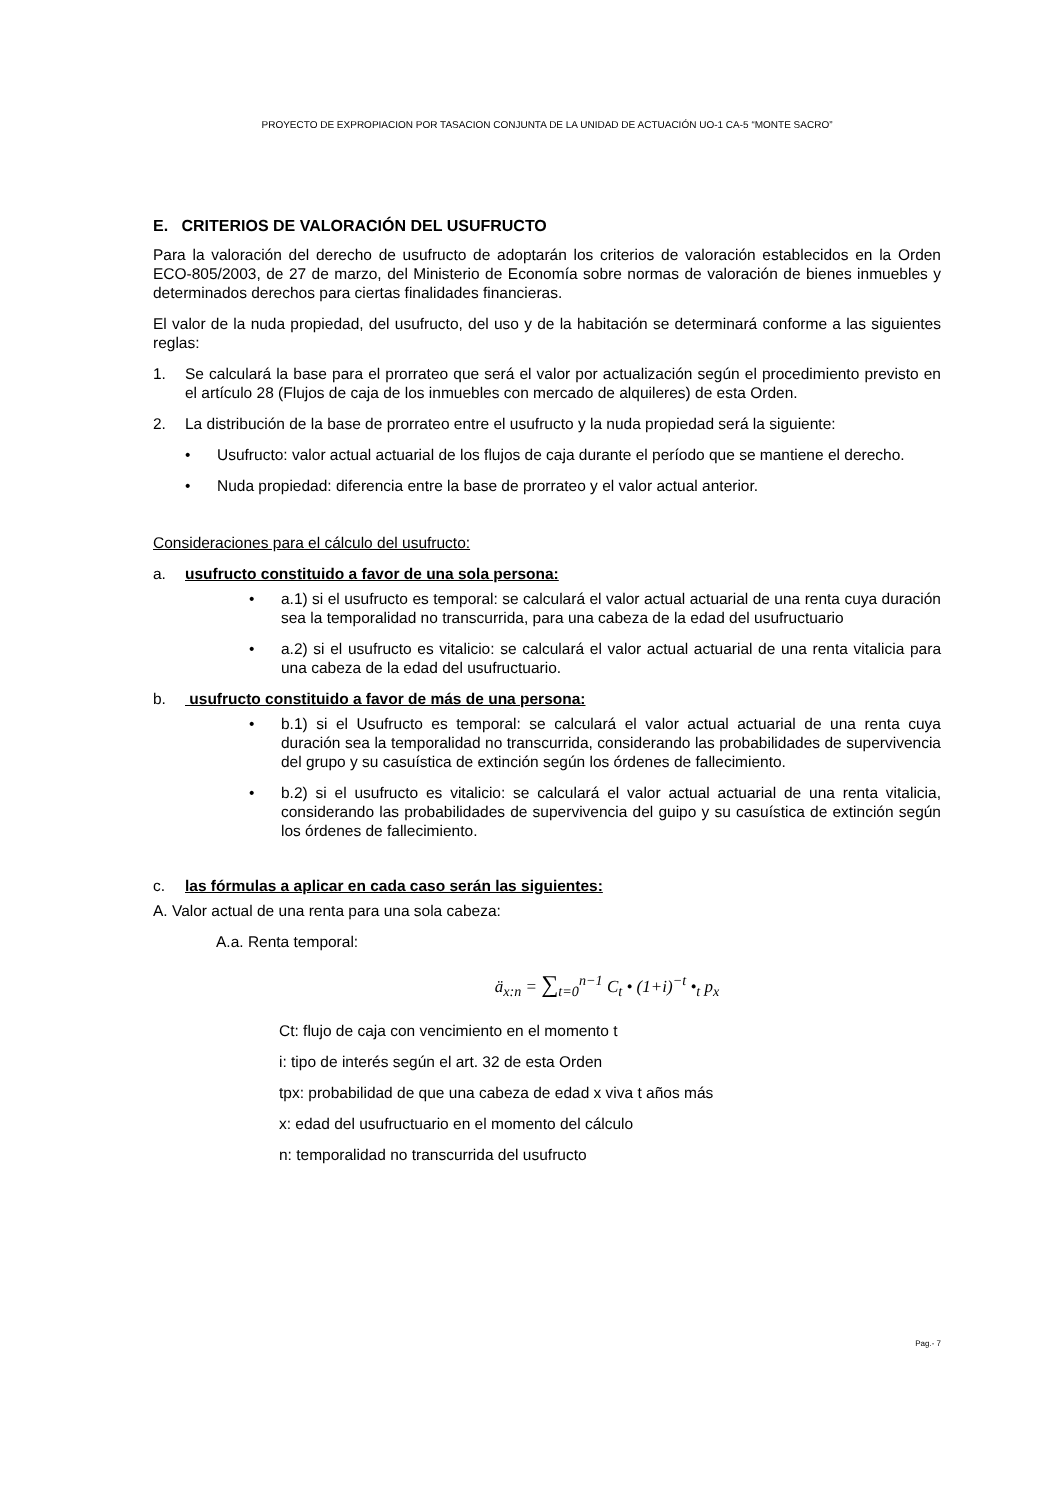PROYECTO DE EXPROPIACION POR TASACION CONJUNTA DE LA UNIDAD DE ACTUACIÓN UO-1 CA-5 “MONTE SACRO”
E. CRITERIOS DE VALORACIÓN DEL USUFRUCTO
Para la valoración del derecho de usufructo de adoptarán los criterios de valoración establecidos en la Orden ECO-805/2003, de 27 de marzo, del Ministerio de Economía sobre normas de valoración de bienes inmuebles y determinados derechos para ciertas finalidades financieras.
El valor de la nuda propiedad, del usufructo, del uso y de la habitación se determinará conforme a las siguientes reglas:
1. Se calculará la base para el prorrateo que será el valor por actualización según el procedimiento previsto en el artículo 28 (Flujos de caja de los inmuebles con mercado de alquileres) de esta Orden.
2. La distribución de la base de prorrateo entre el usufructo y la nuda propiedad será la siguiente:
• Usufructo: valor actual actuarial de los flujos de caja durante el período que se mantiene el derecho.
• Nuda propiedad: diferencia entre la base de prorrateo y el valor actual anterior.
Consideraciones para el cálculo del usufructo:
a. usufructo constituido a favor de una sola persona:
• a.1) si el usufructo es temporal: se calculará el valor actual actuarial de una renta cuya duración sea la temporalidad no transcurrida, para una cabeza de la edad del usufructuario
• a.2) si el usufructo es vitalicio: se calculará el valor actual actuarial de una renta vitalicia para una cabeza de la edad del usufructuario.
b. usufructo constituido a favor de más de una persona:
• b.1) si el Usufructo es temporal: se calculará el valor actual actuarial de una renta cuya duración sea la temporalidad no transcurrida, considerando las probabilidades de supervivencia del grupo y su casuística de extinción según los órdenes de fallecimiento.
• b.2) si el usufructo es vitalicio: se calculará el valor actual actuarial de una renta vitalicia, considerando las probabilidades de supervivencia del guipo y su casuística de extinción según los órdenes de fallecimiento.
c. las fórmulas a aplicar en cada caso serán las siguientes:
A. Valor actual de una renta para una sola cabeza:
A.a. Renta temporal:
ä<sub>x:n</sub> = ∑<sub>t=0</sub><sup>n−1</sup> C<sub>t</sub> • (1+i)<sup>−t</sup> •<sub>t</sub> p<sub>x</sub>
Ct: flujo de caja con vencimiento en el momento t
i: tipo de interés según el art. 32 de esta Orden
tpx: probabilidad de que una cabeza de edad x viva t años más
x: edad del usufructuario en el momento del cálculo
n: temporalidad no transcurrida del usufructo
Pag.- 7